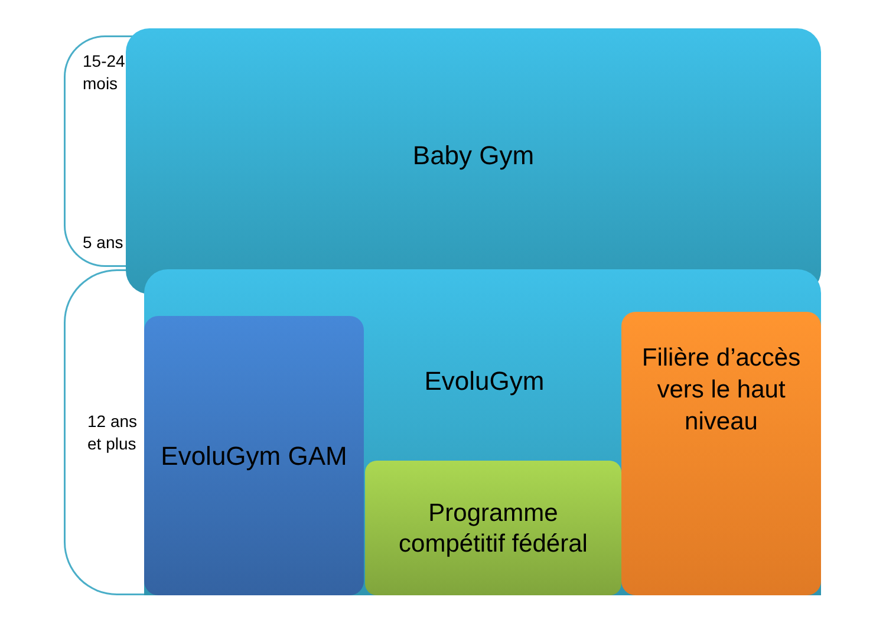15-24
mois
5 ans
12 ans
et plus
Baby Gym
EvoluGym
EvoluGym GAM
Programme
compétitif fédéral
Filière d’accès
vers le haut
niveau